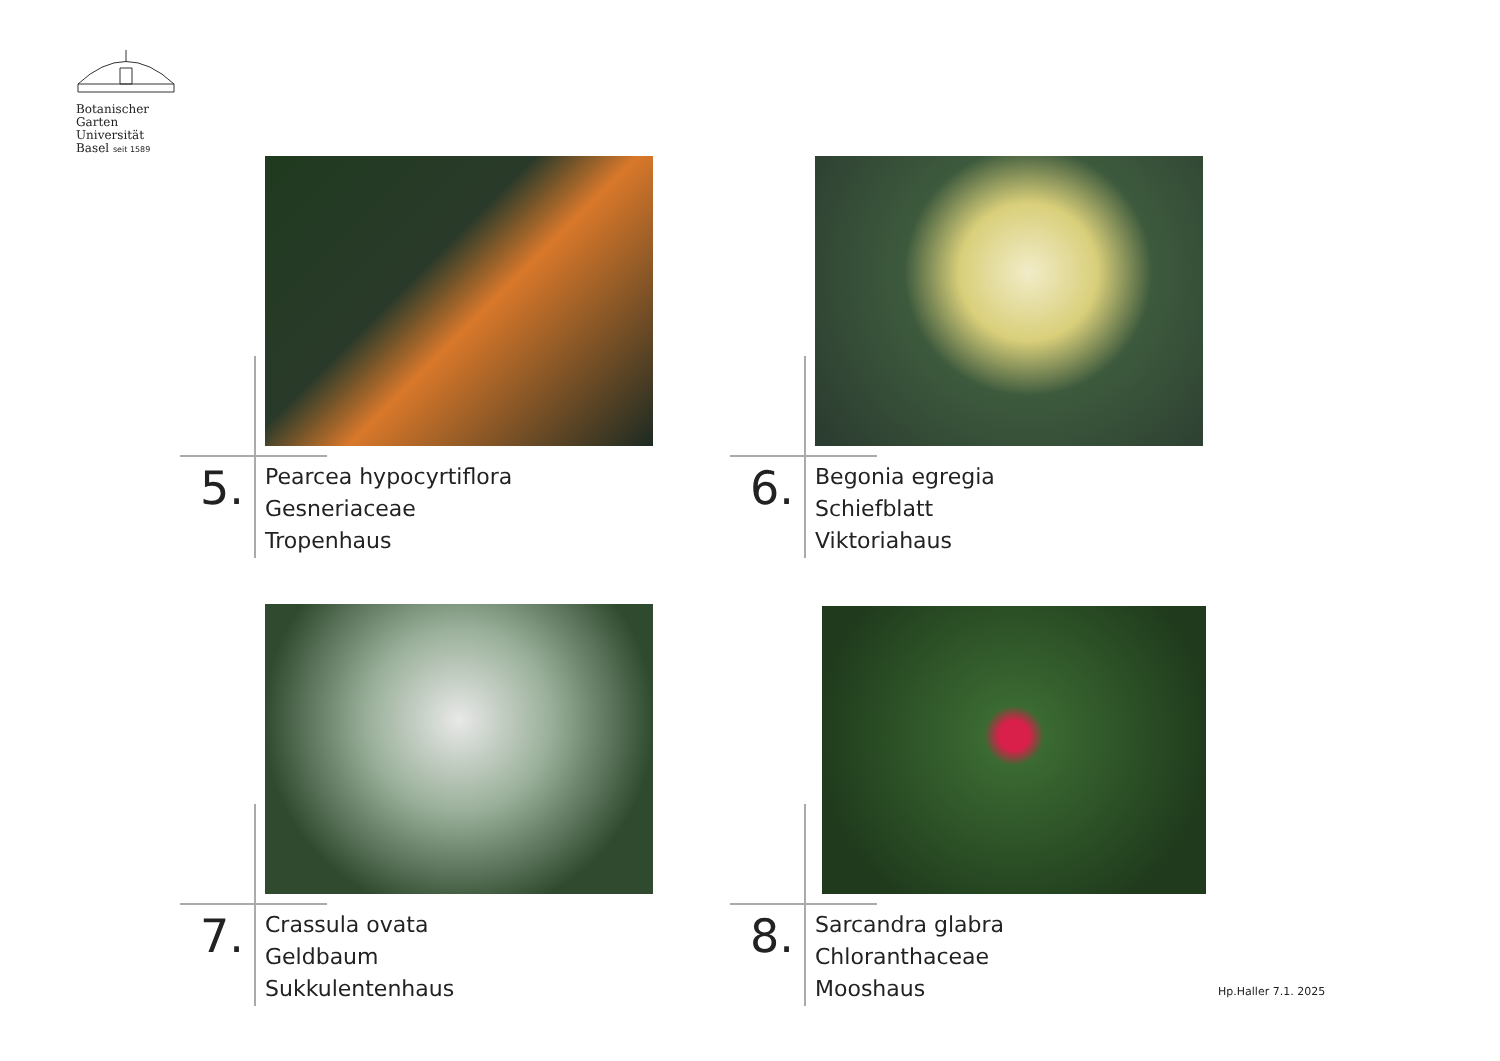Botanischer
Garten
Universität
Basel seit 1589
5.
Pearcea hypocyrtiflora
Gesneriaceae
Tropenhaus
6.
Begonia egregia
Schiefblatt
Viktoriahaus
7.
Crassula ovata
Geldbaum
Sukkulentenhaus
8.
Sarcandra glabra
Chloranthaceae
Mooshaus
Hp.Haller 7.1. 2025